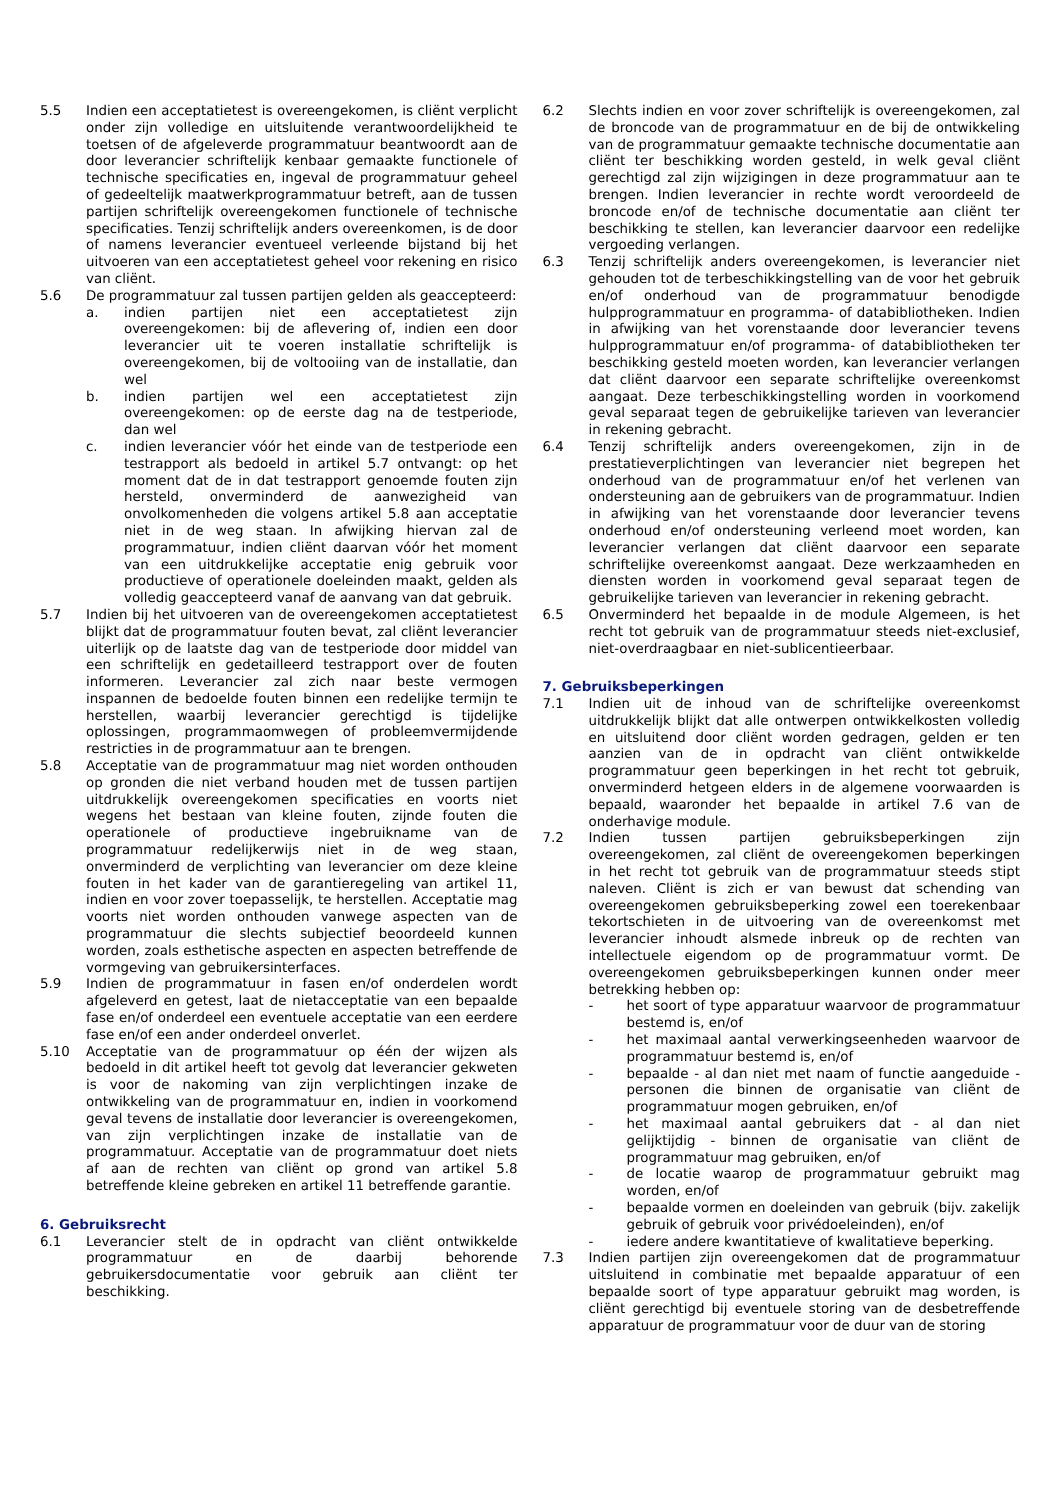5.5 Indien een acceptatietest is overeengekomen, is cliënt verplicht onder zijn volledige en uitsluitende verantwoordelijkheid te toetsen of de afgeleverde programmatuur beantwoordt aan de door leverancier schriftelijk kenbaar gemaakte functionele of technische specificaties en, ingeval de programmatuur geheel of gedeeltelijk maatwerkprogrammatuur betreft, aan de tussen partijen schriftelijk overeengekomen functionele of technische specificaties. Tenzij schriftelijk anders overeenkomen, is de door of namens leverancier eventueel verleende bijstand bij het uitvoeren van een acceptatietest geheel voor rekening en risico van cliënt.
5.6 De programmatuur zal tussen partijen gelden als geaccepteerd:
a. indien partijen niet een acceptatietest zijn overeengekomen: bij de aflevering of, indien een door leverancier uit te voeren installatie schriftelijk is overeengekomen, bij de voltooiing van de installatie, dan wel
b. indien partijen wel een acceptatietest zijn overeengekomen: op de eerste dag na de testperiode, dan wel
c. indien leverancier vóór het einde van de testperiode een testrapport als bedoeld in artikel 5.7 ontvangt: op het moment dat de in dat testrapport genoemde fouten zijn hersteld, onverminderd de aanwezigheid van onvolkomenheden die volgens artikel 5.8 aan acceptatie niet in de weg staan. In afwijking hiervan zal de programmatuur, indien cliënt daarvan vóór het moment van een uitdrukkelijke acceptatie enig gebruik voor productieve of operationele doeleinden maakt, gelden als volledig geaccepteerd vanaf de aanvang van dat gebruik.
5.7 Indien bij het uitvoeren van de overeengekomen acceptatietest blijkt dat de programmatuur fouten bevat, zal cliënt leverancier uiterlijk op de laatste dag van de testperiode door middel van een schriftelijk en gedetailleerd testrapport over de fouten informeren. Leverancier zal zich naar beste vermogen inspannen de bedoelde fouten binnen een redelijke termijn te herstellen, waarbij leverancier gerechtigd is tijdelijke oplossingen, programmaomwegen of probleemvermijdende restricties in de programmatuur aan te brengen.
5.8 Acceptatie van de programmatuur mag niet worden onthouden op gronden die niet verband houden met de tussen partijen uitdrukkelijk overeengekomen specificaties en voorts niet wegens het bestaan van kleine fouten, zijnde fouten die operationele of productieve ingebruikname van de programmatuur redelijkerwijs niet in de weg staan, onverminderd de verplichting van leverancier om deze kleine fouten in het kader van de garantieregeling van artikel 11, indien en voor zover toepasselijk, te herstellen. Acceptatie mag voorts niet worden onthouden vanwege aspecten van de programmatuur die slechts subjectief beoordeeld kunnen worden, zoals esthetische aspecten en aspecten betreffende de vormgeving van gebruikersinterfaces.
5.9 Indien de programmatuur in fasen en/of onderdelen wordt afgeleverd en getest, laat de nietacceptatie van een bepaalde fase en/of onderdeel een eventuele acceptatie van een eerdere fase en/of een ander onderdeel onverlet.
5.10 Acceptatie van de programmatuur op één der wijzen als bedoeld in dit artikel heeft tot gevolg dat leverancier gekweten is voor de nakoming van zijn verplichtingen inzake de ontwikkeling van de programmatuur en, indien in voorkomend geval tevens de installatie door leverancier is overeengekomen, van zijn verplichtingen inzake de installatie van de programmatuur. Acceptatie van de programmatuur doet niets af aan de rechten van cliënt op grond van artikel 5.8 betreffende kleine gebreken en artikel 11 betreffende garantie.
6. Gebruiksrecht
6.1 Leverancier stelt de in opdracht van cliënt ontwikkelde programmatuur en de daarbij behorende gebruikersdocumentatie voor gebruik aan cliënt ter beschikking.
6.2 Slechts indien en voor zover schriftelijk is overeengekomen, zal de broncode van de programmatuur en de bij de ontwikkeling van de programmatuur gemaakte technische documentatie aan cliënt ter beschikking worden gesteld, in welk geval cliënt gerechtigd zal zijn wijzigingen in deze programmatuur aan te brengen. Indien leverancier in rechte wordt veroordeeld de broncode en/of de technische documentatie aan cliënt ter beschikking te stellen, kan leverancier daarvoor een redelijke vergoeding verlangen.
6.3 Tenzij schriftelijk anders overeengekomen, is leverancier niet gehouden tot de terbeschikkingstelling van de voor het gebruik en/of onderhoud van de programmatuur benodigde hulpprogrammatuur en programma- of databibliotheken. Indien in afwijking van het vorenstaande door leverancier tevens hulpprogrammatuur en/of programma- of databibliotheken ter beschikking gesteld moeten worden, kan leverancier verlangen dat cliënt daarvoor een separate schriftelijke overeenkomst aangaat. Deze terbeschikkingstelling worden in voorkomend geval separaat tegen de gebruikelijke tarieven van leverancier in rekening gebracht.
6.4 Tenzij schriftelijk anders overeengekomen, zijn in de prestatieverplichtingen van leverancier niet begrepen het onderhoud van de programmatuur en/of het verlenen van ondersteuning aan de gebruikers van de programmatuur. Indien in afwijking van het vorenstaande door leverancier tevens onderhoud en/of ondersteuning verleend moet worden, kan leverancier verlangen dat cliënt daarvoor een separate schriftelijke overeenkomst aangaat. Deze werkzaamheden en diensten worden in voorkomend geval separaat tegen de gebruikelijke tarieven van leverancier in rekening gebracht.
6.5 Onverminderd het bepaalde in de module Algemeen, is het recht tot gebruik van de programmatuur steeds niet-exclusief, niet-overdraagbaar en niet-sublicentieerbaar.
7. Gebruiksbeperkingen
7.1 Indien uit de inhoud van de schriftelijke overeenkomst uitdrukkelijk blijkt dat alle ontwerpen ontwikkelkosten volledig en uitsluitend door cliënt worden gedragen, gelden er ten aanzien van de in opdracht van cliënt ontwikkelde programmatuur geen beperkingen in het recht tot gebruik, onverminderd hetgeen elders in de algemene voorwaarden is bepaald, waaronder het bepaalde in artikel 7.6 van de onderhavige module.
7.2 Indien tussen partijen gebruiksbeperkingen zijn overeengekomen, zal cliënt de overeengekomen beperkingen in het recht tot gebruik van de programmatuur steeds stipt naleven. Cliënt is zich er van bewust dat schending van overeengekomen gebruiksbeperking zowel een toerekenbaar tekortschieten in de uitvoering van de overeenkomst met leverancier inhoudt alsmede inbreuk op de rechten van intellectuele eigendom op de programmatuur vormt. De overeengekomen gebruiksbeperkingen kunnen onder meer betrekking hebben op:
- het soort of type apparatuur waarvoor de programmatuur bestemd is, en/of
- het maximaal aantal verwerkingseenheden waarvoor de programmatuur bestemd is, en/of
- bepaalde - al dan niet met naam of functie aangeduide - personen die binnen de organisatie van cliënt de programmatuur mogen gebruiken, en/of
- het maximaal aantal gebruikers dat - al dan niet gelijktijdig - binnen de organisatie van cliënt de programmatuur mag gebruiken, en/of
- de locatie waarop de programmatuur gebruikt mag worden, en/of
- bepaalde vormen en doeleinden van gebruik (bijv. zakelijk gebruik of gebruik voor privédoeleinden), en/of
- iedere andere kwantitatieve of kwalitatieve beperking.
7.3 Indien partijen zijn overeengekomen dat de programmatuur uitsluitend in combinatie met bepaalde apparatuur of een bepaalde soort of type apparatuur gebruikt mag worden, is cliënt gerechtigd bij eventuele storing van de desbetreffende apparatuur de programmatuur voor de duur van de storing